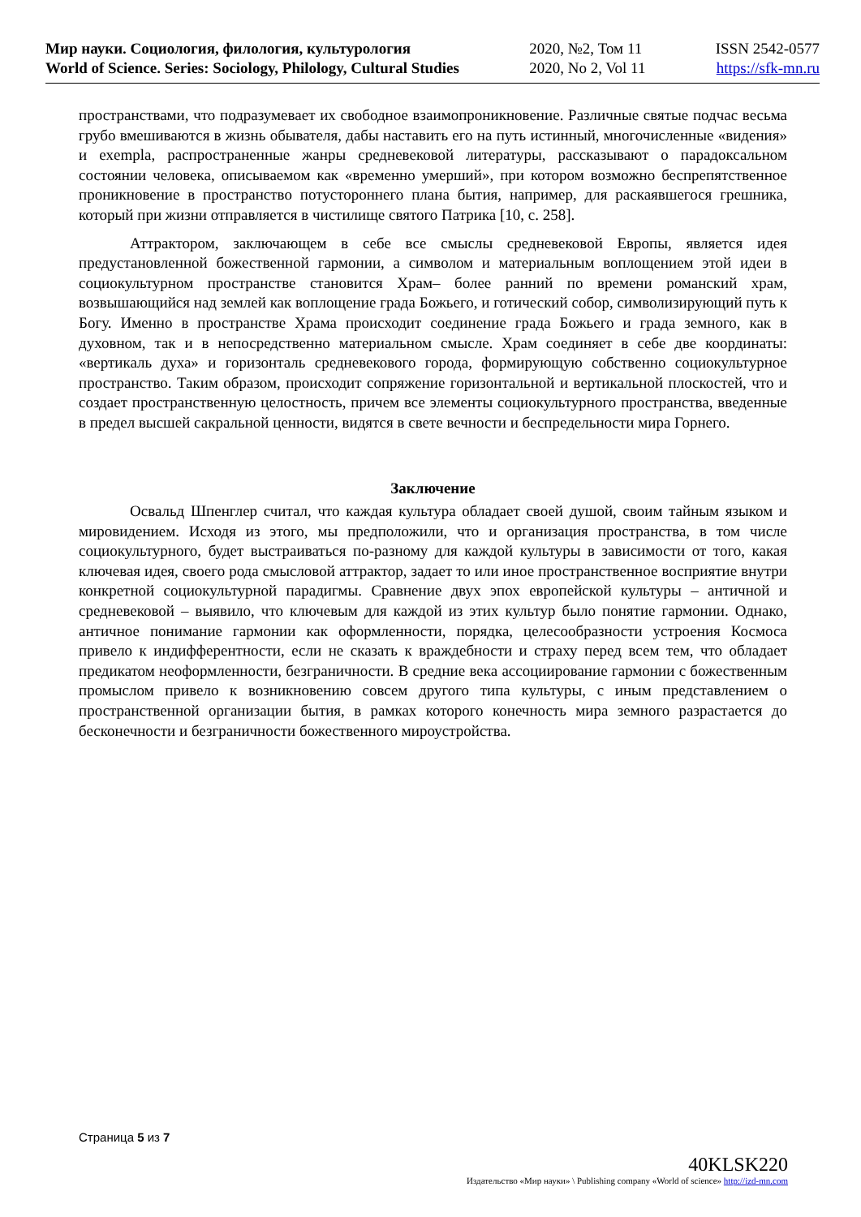Мир науки. Социология, филология, культурология
World of Science. Series: Sociology, Philology, Cultural Studies
2020, №2, Том 11
2020, No 2, Vol 11
ISSN 2542-0577
https://sfk-mn.ru
пространствами, что подразумевает их свободное взаимопроникновение. Различные святые подчас весьма грубо вмешиваются в жизнь обывателя, дабы наставить его на путь истинный, многочисленные «видения» и exempla, распространенные жанры средневековой литературы, рассказывают о парадоксальном состоянии человека, описываемом как «временно умерший», при котором возможно беспрепятственное проникновение в пространство потустороннего плана бытия, например, для раскаявшегося грешника, который при жизни отправляется в чистилище святого Патрика [10, с. 258].
Аттрактором, заключающем в себе все смыслы средневековой Европы, является идея предустановленной божественной гармонии, а символом и материальным воплощением этой идеи в социокультурном пространстве становится Храм– более ранний по времени романский храм, возвышающийся над землей как воплощение града Божьего, и готический собор, символизирующий путь к Богу. Именно в пространстве Храма происходит соединение града Божьего и града земного, как в духовном, так и в непосредственно материальном смысле. Храм соединяет в себе две координаты: «вертикаль духа» и горизонталь средневекового города, формирующую собственно социокультурное пространство. Таким образом, происходит сопряжение горизонтальной и вертикальной плоскостей, что и создает пространственную целостность, причем все элементы социокультурного пространства, введенные в предел высшей сакральной ценности, видятся в свете вечности и беспредельности мира Горнего.
Заключение
Освальд Шпенглер считал, что каждая культура обладает своей душой, своим тайным языком и мировидением. Исходя из этого, мы предположили, что и организация пространства, в том числе социокультурного, будет выстраиваться по-разному для каждой культуры в зависимости от того, какая ключевая идея, своего рода смысловой аттрактор, задает то или иное пространственное восприятие внутри конкретной социокультурной парадигмы. Сравнение двух эпох европейской культуры – античной и средневековой – выявило, что ключевым для каждой из этих культур было понятие гармонии. Однако, античное понимание гармонии как оформленности, порядка, целесообразности устроения Космоса привело к индифферентности, если не сказать к враждебности и страху перед всем тем, что обладает предикатом неоформленности, безграничности. В средние века ассоциирование гармонии с божественным промыслом привело к возникновению совсем другого типа культуры, с иным представлением о пространственной организации бытия, в рамках которого конечность мира земного разрастается до бесконечности и безграничности божественного мироустройства.
Страница 5 из 7
40KLSK220
Издательство «Мир науки» \ Publishing company «World of science» http://izd-mn.com